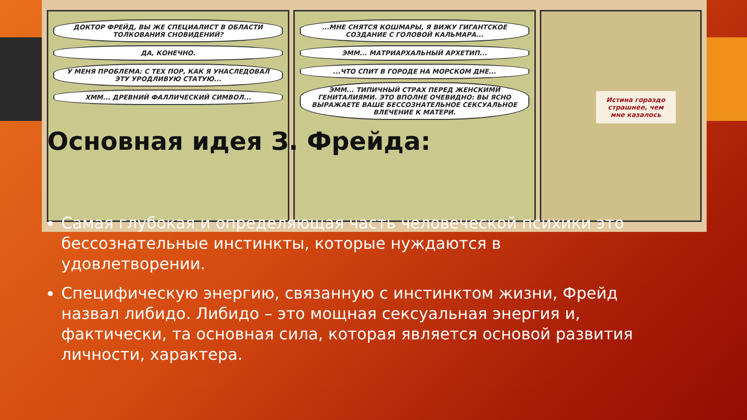ДОКТОР ФРЕЙД, ВЫ ЖЕ СПЕЦИАЛИСТ В ОБЛАСТИ ТОЛКОВАНИЯ СНОВИДЕНИЙ?
ДА, КОНЕЧНО.
У МЕНЯ ПРОБЛЕМА: С ТЕХ ПОР, КАК Я УНАСЛЕДОВАЛ ЭТУ УРОДЛИВУЮ СТАТУЮ...
ХММ... ДРЕВНИЙ ФАЛЛИЧЕСКИЙ СИМВОЛ...
...МНЕ СНЯТСЯ КОШМАРЫ, Я ВИЖУ ГИГАНТСКОЕ СОЗДАНИЕ С ГОЛОВОЙ КАЛЬМАРА...
ЭММ... МАТРИАРХАЛЬНЫЙ АРХЕТИП...
...ЧТО СПИТ В ГОРОДЕ НА МОРСКОМ ДНЕ...
ЭММ... ТИПИЧНЫЙ СТРАХ ПЕРЕД ЖЕНСКИМИ ГЕНИТАЛИЯМИ. ЭТО ВПОЛНЕ ОЧЕВИДНО: ВЫ ЯСНО ВЫРАЖАЕТЕ ВАШЕ БЕССОЗНАТЕЛЬНОЕ СЕКСУАЛЬНОЕ ВЛЕЧЕНИЕ К МАТЕРИ.
Истина гораздо страшнее, чем мне казалось
Основная идея З. Фрейда:
Самая глубокая и определяющая часть человеческой психики это бессознательные инстинкты, которые нуждаются в удовлетворении.
Специфическую энергию, связанную с инстинктом жизни, Фрейд назвал либидо. Либидо – это мощная сексуальная энергия и, фактически, та основная сила, которая является основой развития личности, характера.